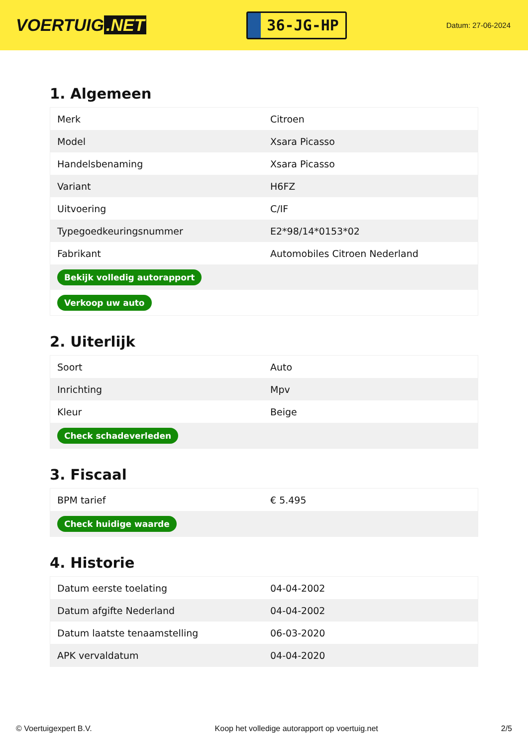VOERTUIG.NET
36-JG-HP
Datum: 27-06-2024
1. Algemeen
| Merk | Citroen |
| Model | Xsara Picasso |
| Handelsbenaming | Xsara Picasso |
| Variant | H6FZ |
| Uitvoering | C/IF |
| Typegoedkeuringsnummer | E2*98/14*0153*02 |
| Fabrikant | Automobiles Citroen Nederland |
| Bekijk volledig autorapport | |
| Verkoop uw auto | |
2. Uiterlijk
| Soort | Auto |
| Inrichting | Mpv |
| Kleur | Beige |
| Check schadeverleden | |
3. Fiscaal
| BPM tarief | € 5.495 |
| Check huidige waarde | |
4. Historie
| Datum eerste toelating | 04-04-2002 |
| Datum afgifte Nederland | 04-04-2002 |
| Datum laatste tenaamstelling | 06-03-2020 |
| APK vervaldatum | 04-04-2020 |
© Voertuigexpert B.V. Koop het volledige autorapport op voertuig.net 2/5